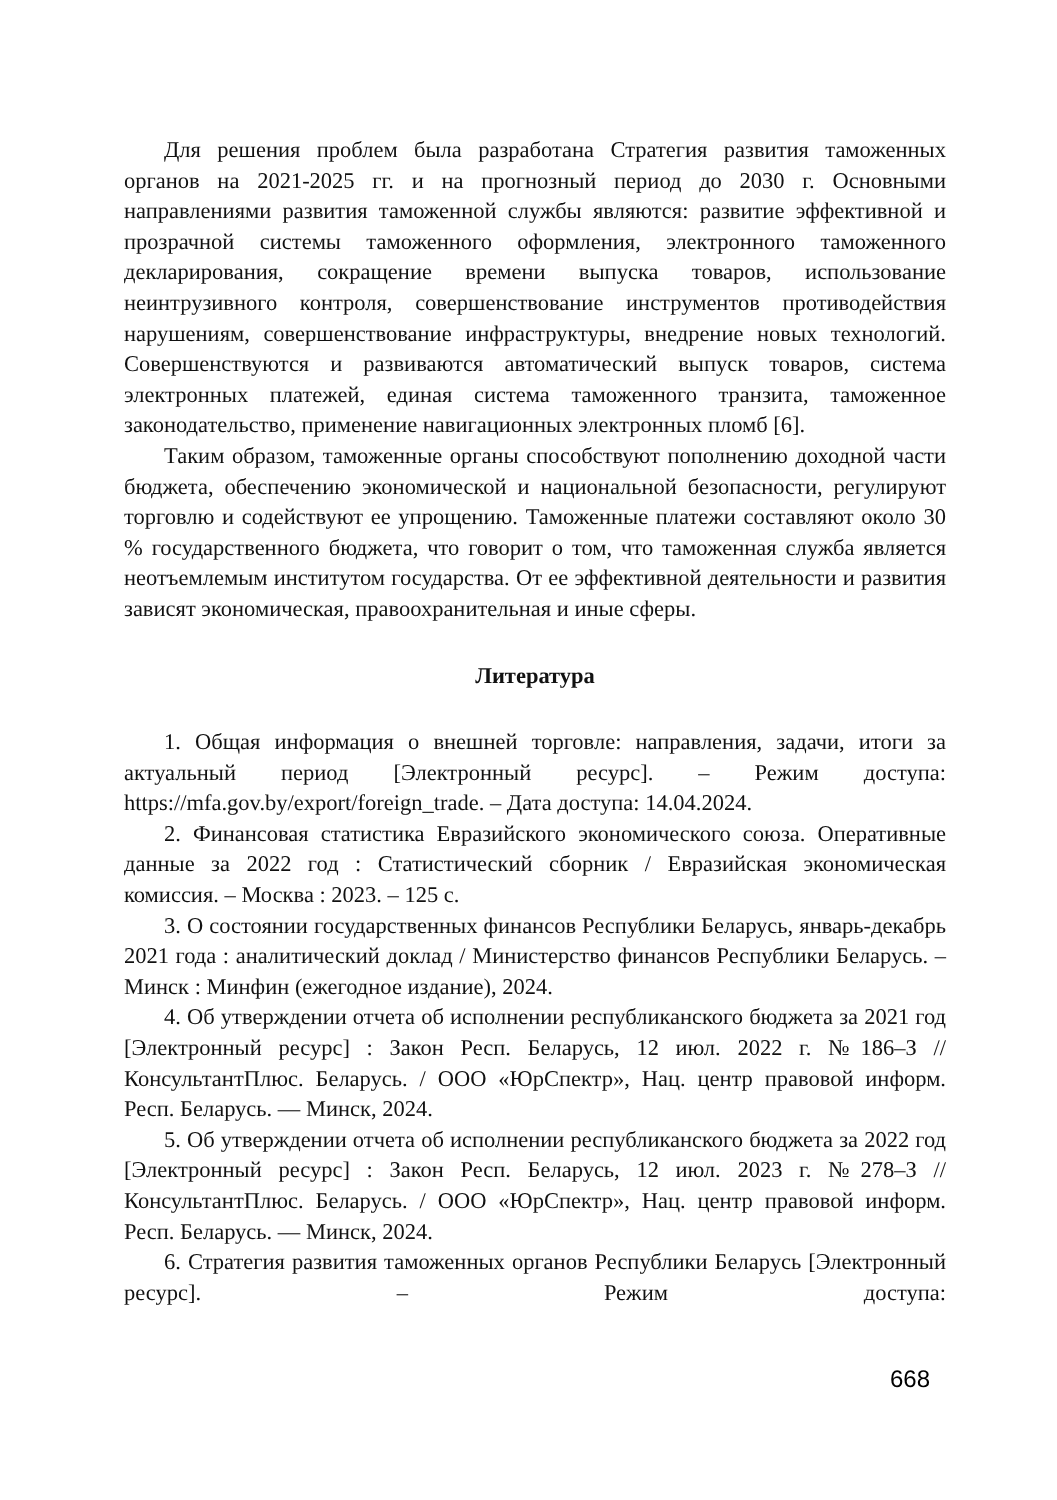Для решения проблем была разработана Стратегия развития таможенных органов на 2021-2025 гг. и на прогнозный период до 2030 г. Основными направлениями развития таможенной службы являются: развитие эффективной и прозрачной системы таможенного оформления, электронного таможенного декларирования, сокращение времени выпуска товаров, использование неинтрузивного контроля, совершенствование инструментов противодействия нарушениям, совершенствование инфраструктуры, внедрение новых технологий. Совершенствуются и развиваются автоматический выпуск товаров, система электронных платежей, единая система таможенного транзита, таможенное законодательство, применение навигационных электронных пломб [6].
Таким образом, таможенные органы способствуют пополнению доходной части бюджета, обеспечению экономической и национальной безопасности, регулируют торговлю и содействуют ее упрощению. Таможенные платежи составляют около 30 % государственного бюджета, что говорит о том, что таможенная служба является неотъемлемым институтом государства. От ее эффективной деятельности и развития зависят экономическая, правоохранительная и иные сферы.
Литература
1. Общая информация о внешней торговле: направления, задачи, итоги за актуальный период [Электронный ресурс]. – Режим доступа: https://mfa.gov.by/export/foreign_trade. – Дата доступа: 14.04.2024.
2. Финансовая статистика Евразийского экономического союза. Оперативные данные за 2022 год : Статистический сборник / Евразийская экономическая комиссия. – Москва : 2023. – 125 с.
3. О состоянии государственных финансов Республики Беларусь, январь-декабрь 2021 года : аналитический доклад / Министерство финансов Республики Беларусь. – Минск : Минфин (ежегодное издание), 2024.
4. Об утверждении отчета об исполнении республиканского бюджета за 2021 год [Электронный ресурс] : Закон Респ. Беларусь, 12 июл. 2022 г. №186–З // КонсультантПлюс. Беларусь. / ООО «ЮрСпектр», Нац. центр правовой информ. Респ. Беларусь. — Минск, 2024.
5. Об утверждении отчета об исполнении республиканского бюджета за 2022 год [Электронный ресурс] : Закон Респ. Беларусь, 12 июл. 2023 г. №278–З // КонсультантПлюс. Беларусь. / ООО «ЮрСпектр», Нац. центр правовой информ. Респ. Беларусь. — Минск, 2024.
6. Стратегия развития таможенных органов Республики Беларусь [Электронный ресурс]. – Режим доступа:
668